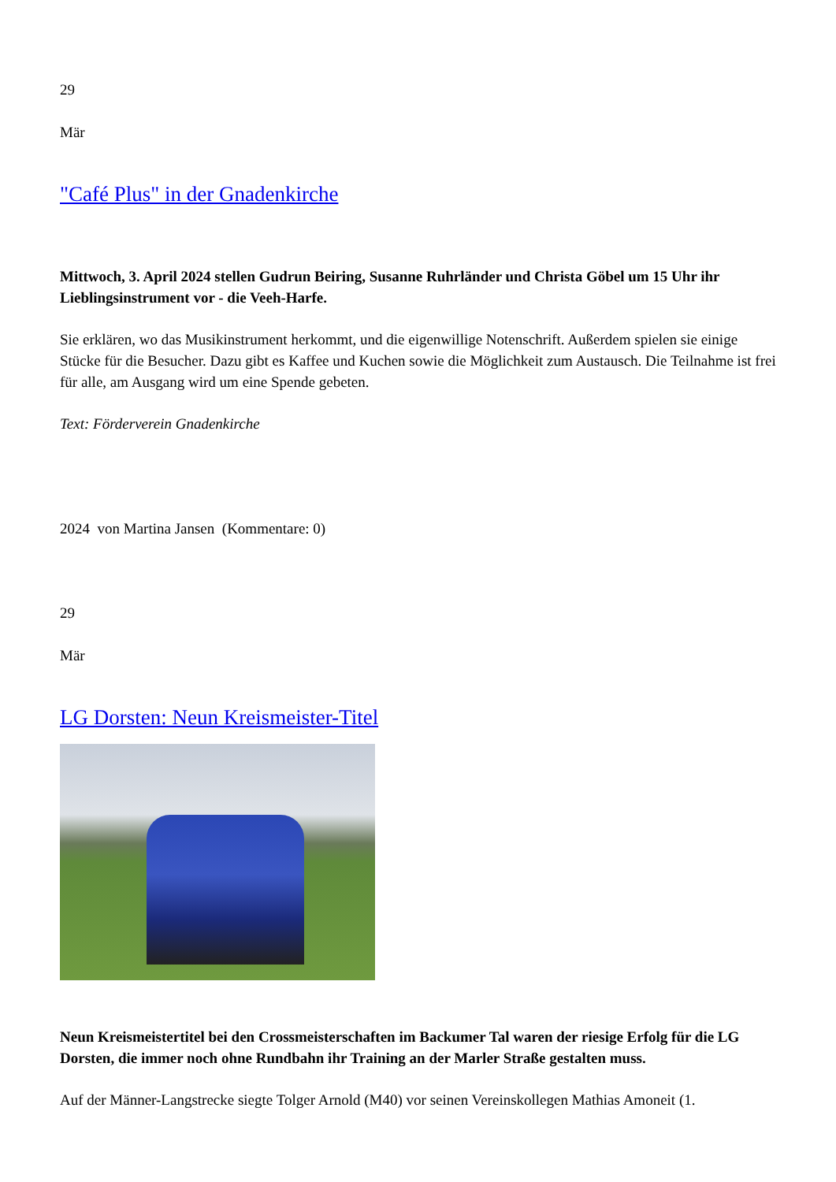29
Mär
"Café Plus" in der Gnadenkirche
Mittwoch, 3. April 2024 stellen Gudrun Beiring, Susanne Ruhrländer und Christa Göbel um 15 Uhr ihr Lieblingsinstrument vor - die Veeh-Harfe.
Sie erklären, wo das Musikinstrument herkommt, und die eigenwillige Notenschrift. Außerdem spielen sie einige Stücke für die Besucher. Dazu gibt es Kaffee und Kuchen sowie die Möglichkeit zum Austausch. Die Teilnahme ist frei für alle, am Ausgang wird um eine Spende gebeten.
Text: Förderverein Gnadenkirche
2024 von Martina Jansen (Kommentare: 0)
29
Mär
LG Dorsten: Neun Kreismeister-Titel
Neun Kreismeistertitel bei den Crossmeisterschaften im Backumer Tal waren der riesige Erfolg für die LG Dorsten, die immer noch ohne Rundbahn ihr Training an der Marler Straße gestalten muss.
Auf der Männer-Langstrecke siegte Tolger Arnold (M40) vor seinen Vereinskollegen Mathias Amoneit (1.